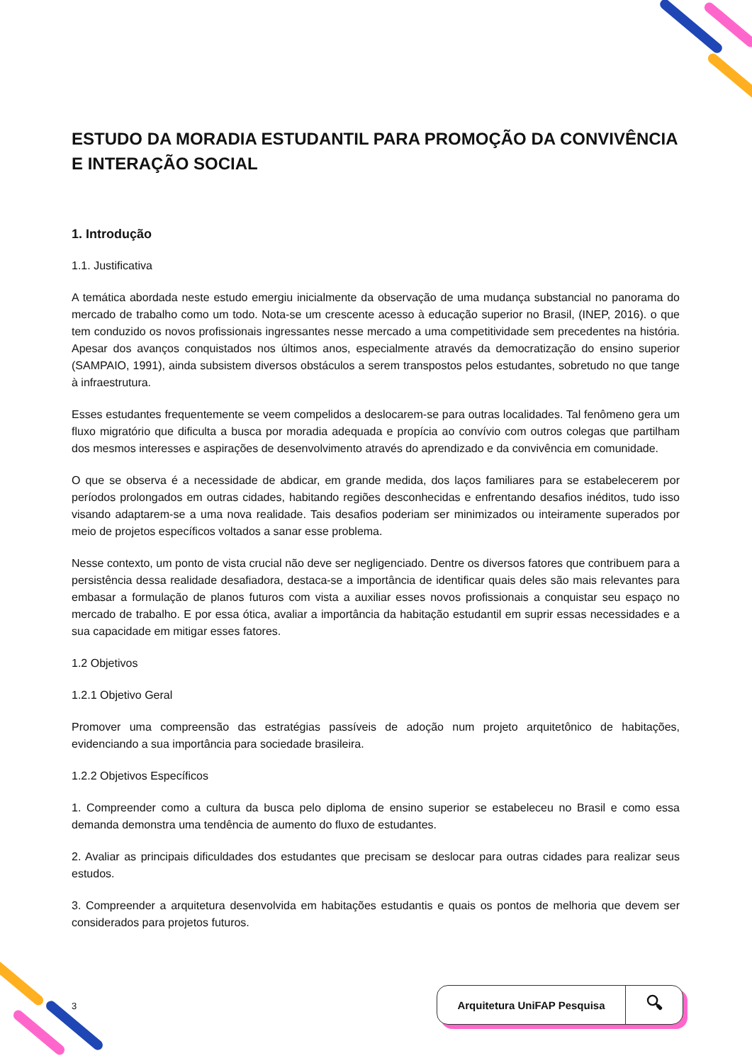ESTUDO DA MORADIA ESTUDANTIL PARA PROMOÇÃO DA CONVIVÊNCIA E INTERAÇÃO SOCIAL
1. Introdução
1.1. Justificativa
A temática abordada neste estudo emergiu inicialmente da observação de uma mudança substancial no panorama do mercado de trabalho como um todo. Nota-se um crescente acesso à educação superior no Brasil, (INEP, 2016). o que tem conduzido os novos profissionais ingressantes nesse mercado a uma competitividade sem precedentes na história. Apesar dos avanços conquistados nos últimos anos, especialmente através da democratização do ensino superior (SAMPAIO, 1991), ainda subsistem diversos obstáculos a serem transpostos pelos estudantes, sobretudo no que tange à infraestrutura.
Esses estudantes frequentemente se veem compelidos a deslocarem-se para outras localidades. Tal fenômeno gera um fluxo migratório que dificulta a busca por moradia adequada e propícia ao convívio com outros colegas que partilham dos mesmos interesses e aspirações de desenvolvimento através do aprendizado e da convivência em comunidade.
O que se observa é a necessidade de abdicar, em grande medida, dos laços familiares para se estabelecerem por períodos prolongados em outras cidades, habitando regiões desconhecidas e enfrentando desafios inéditos, tudo isso visando adaptarem-se a uma nova realidade. Tais desafios poderiam ser minimizados ou inteiramente superados por meio de projetos específicos voltados a sanar esse problema.
Nesse contexto, um ponto de vista crucial não deve ser negligenciado. Dentre os diversos fatores que contribuem para a persistência dessa realidade desafiadora, destaca-se a importância de identificar quais deles são mais relevantes para embasar a formulação de planos futuros com vista a auxiliar esses novos profissionais a conquistar seu espaço no mercado de trabalho. E por essa ótica, avaliar a importância da habitação estudantil em suprir essas necessidades e a sua capacidade em mitigar esses fatores.
1.2 Objetivos
1.2.1 Objetivo Geral
Promover uma compreensão das estratégias passíveis de adoção num projeto arquitetônico de habitações, evidenciando a sua importância para sociedade brasileira.
1.2.2 Objetivos Específicos
1. Compreender como a cultura da busca pelo diploma de ensino superior se estabeleceu no Brasil e como essa demanda demonstra uma tendência de aumento do fluxo de estudantes.
2. Avaliar as principais dificuldades dos estudantes que precisam se deslocar para outras cidades para realizar seus estudos.
3. Compreender a arquitetura desenvolvida em habitações estudantis e quais os pontos de melhoria que devem ser considerados para projetos futuros.
3
Arquitetura UniFAP Pesquisa 🔍︎